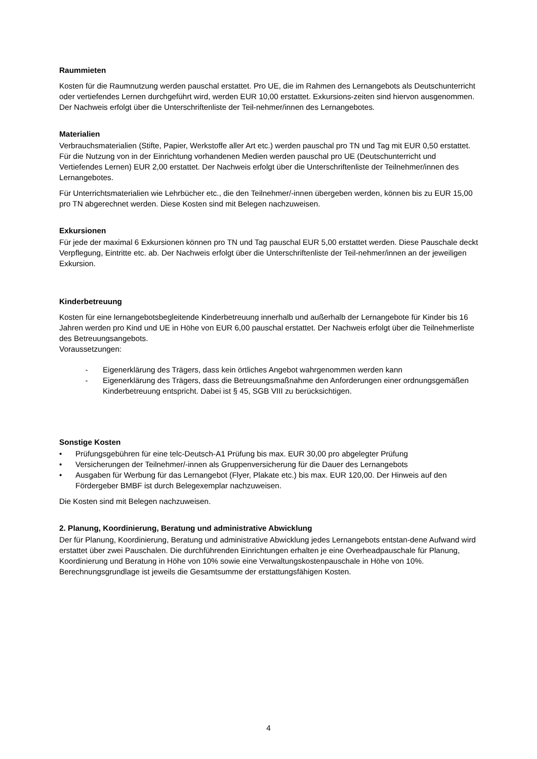Raummieten
Kosten für die Raumnutzung werden pauschal erstattet. Pro UE, die im Rahmen des Lernangebots als Deutschunterricht oder vertiefendes Lernen durchgeführt wird, werden EUR 10,00 erstattet. Exkursions-zeiten sind hiervon ausgenommen. Der Nachweis erfolgt über die Unterschriftenliste der Teil-nehmer/innen des Lernangebotes.
Materialien
Verbrauchsmaterialien (Stifte, Papier, Werkstoffe aller Art etc.) werden pauschal pro TN und Tag mit EUR 0,50 erstattet. Für die Nutzung von in der Einrichtung vorhandenen Medien werden pauschal pro UE (Deutschunterricht und Vertiefendes Lernen) EUR 2,00 erstattet. Der Nachweis erfolgt über die Unterschriftenliste der Teilnehmer/innen des Lernangebotes.
Für Unterrichtsmaterialien wie Lehrbücher etc., die den Teilnehmer/-innen übergeben werden, können bis zu EUR 15,00 pro TN abgerechnet werden. Diese Kosten sind mit Belegen nachzuweisen.
Exkursionen
Für jede der maximal 6 Exkursionen können pro TN und Tag pauschal EUR 5,00 erstattet werden. Diese Pauschale deckt Verpflegung, Eintritte etc. ab. Der Nachweis erfolgt über die Unterschriftenliste der Teil-nehmer/innen an der jeweiligen Exkursion.
Kinderbetreuung
Kosten für eine lernangebotsbegleitende Kinderbetreuung innerhalb und außerhalb der Lernangebote für Kinder bis 16 Jahren werden pro Kind und UE in Höhe von EUR 6,00 pauschal erstattet. Der Nachweis erfolgt über die Teilnehmerliste des Betreuungsangebots.
Voraussetzungen:
- Eigenerklärung des Trägers, dass kein örtliches Angebot wahrgenommen werden kann
- Eigenerklärung des Trägers, dass die Betreuungsmaßnahme den Anforderungen einer ordnungsgemäßen Kinderbetreuung entspricht. Dabei ist § 45, SGB VIII zu berücksichtigen.
Sonstige Kosten
• Prüfungsgebühren für eine telc-Deutsch-A1 Prüfung bis max. EUR 30,00 pro abgelegter Prüfung
• Versicherungen der Teilnehmer/-innen als Gruppenversicherung für die Dauer des Lernangebots
• Ausgaben für Werbung für das Lernangebot (Flyer, Plakate etc.) bis max. EUR 120,00. Der Hinweis auf den Fördergeber BMBF ist durch Belegexemplar nachzuweisen.
Die Kosten sind mit Belegen nachzuweisen.
2. Planung, Koordinierung, Beratung und administrative Abwicklung
Der für Planung, Koordinierung, Beratung und administrative Abwicklung jedes Lernangebots entstan-dene Aufwand wird erstattet über zwei Pauschalen. Die durchführenden Einrichtungen erhalten je eine Overheadpauschale für Planung, Koordinierung und Beratung in Höhe von 10% sowie eine Verwaltungskostenpauschale in Höhe von 10%. Berechnungsgrundlage ist jeweils die Gesamtsumme der erstattungsfähigen Kosten.
4